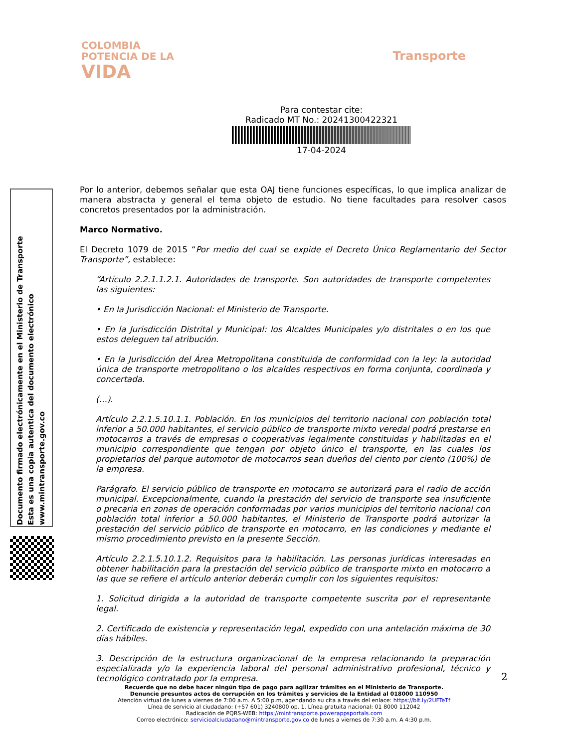COLOMBIA
POTENCIA DE LA
VIDA
Transporte
Para contestar cite:
Radicado MT No.: 20241300422321
17-04-2024
Por lo anterior, debemos señalar que esta OAJ tiene funciones específicas, lo que implica analizar de manera abstracta y general el tema objeto de estudio. No tiene facultades para resolver casos concretos presentados por la administración.
Marco Normativo.
El Decreto 1079 de 2015 “Por medio del cual se expide el Decreto Único Reglamentario del Sector Transporte”, establece:
“Artículo 2.2.1.1.2.1. Autoridades de transporte. Son autoridades de transporte competentes las siguientes:
• En la Jurisdicción Nacional: el Ministerio de Transporte.
• En la Jurisdicción Distrital y Municipal: los Alcaldes Municipales y/o distritales o en los que estos deleguen tal atribución.
• En la Jurisdicción del Área Metropolitana constituida de conformidad con la ley: la autoridad única de transporte metropolitano o los alcaldes respectivos en forma conjunta, coordinada y concertada.
(…).
Artículo 2.2.1.5.10.1.1. Población. En los municipios del territorio nacional con población total inferior a 50.000 habitantes, el servicio público de transporte mixto veredal podrá prestarse en motocarros a través de empresas o cooperativas legalmente constituidas y habilitadas en el municipio correspondiente que tengan por objeto único el transporte, en las cuales los propietarios del parque automotor de motocarros sean dueños del ciento por ciento (100%) de la empresa.
Parágrafo. El servicio público de transporte en motocarro se autorizará para el radio de acción municipal. Excepcionalmente, cuando la prestación del servicio de transporte sea insuficiente o precaria en zonas de operación conformadas por varios municipios del territorio nacional con población total inferior a 50.000 habitantes, el Ministerio de Transporte podrá autorizar la prestación del servicio público de transporte en motocarro, en las condiciones y mediante el mismo procedimiento previsto en la presente Sección.
Artículo 2.2.1.5.10.1.2. Requisitos para la habilitación. Las personas jurídicas interesadas en obtener habilitación para la prestación del servicio público de transporte mixto en motocarro a las que se refiere el artículo anterior deberán cumplir con los siguientes requisitos:
1. Solicitud dirigida a la autoridad de transporte competente suscrita por el representante legal.
2. Certificado de existencia y representación legal, expedido con una antelación máxima de 30 días hábiles.
3. Descripción de la estructura organizacional de la empresa relacionando la preparación especializada y/o la experiencia laboral del personal administrativo profesional, técnico y tecnológico contratado por la empresa.
Documento firmado electrónicamente en el Ministerio de Transporte
Esta es una copia autentica del documento electrónico
www.mintransporte.gov.co
2
Recuerde que no debe hacer ningún tipo de pago para agilizar trámites en el Ministerio de Transporte.
Denuncie presuntos actos de corrupción en los trámites y servicios de la Entidad al 018000 110950
Atención virtual de lunes a viernes de 7:00 a.m. A 5:00 p.m, agendando su cita a través del enlace: https://bit.ly/2UFTeTf
Línea de servicio al ciudadano: (+57 601) 3240800 op. 1. Línea gratuita nacional: 01 8000 112042
Radicación de PQRS-WEB: https://mintransporte.powerappsportals.com
Correo electrónico: servicioalciudadano@mintransporte.gov.co de lunes a viernes de 7:30 a.m. A 4:30 p.m.